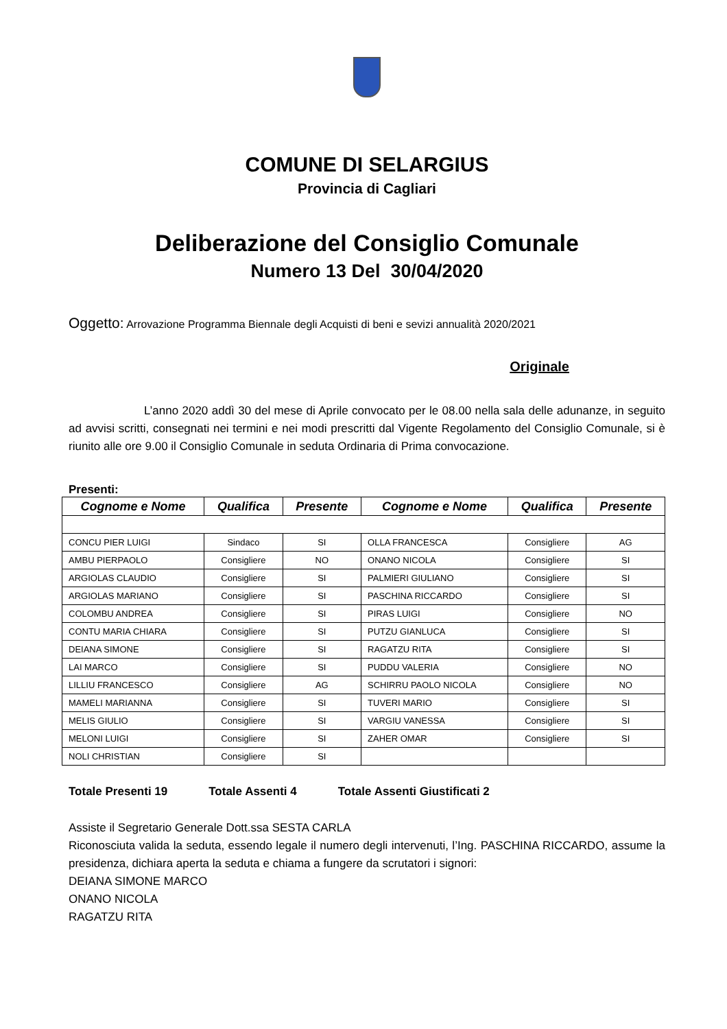COMUNE DI SELARGIUS
Provincia di Cagliari
Deliberazione del Consiglio Comunale
Numero 13 Del 30/04/2020
Oggetto: Arrovazione Programma Biennale degli Acquisti di beni e sevizi annualità 2020/2021
Originale
L’anno 2020 addì 30 del mese di Aprile convocato per le 08.00 nella sala delle adunanze, in seguito ad avvisi scritti, consegnati nei termini e nei modi prescritti dal Vigente Regolamento del Consiglio Comunale, si è riunito alle ore 9.00 il Consiglio Comunale in seduta Ordinaria di Prima convocazione.
Presenti:
| Cognome e Nome | Qualifica | Presente | Cognome e Nome | Qualifica | Presente |
| --- | --- | --- | --- | --- | --- |
| CONCU PIER LUIGI | Sindaco | SI | OLLA FRANCESCA | Consigliere | AG |
| AMBU PIERPAOLO | Consigliere | NO | ONANO NICOLA | Consigliere | SI |
| ARGIOLAS CLAUDIO | Consigliere | SI | PALMIERI GIULIANO | Consigliere | SI |
| ARGIOLAS MARIANO | Consigliere | SI | PASCHINA RICCARDO | Consigliere | SI |
| COLOMBU ANDREA | Consigliere | SI | PIRAS LUIGI | Consigliere | NO |
| CONTU MARIA CHIARA | Consigliere | SI | PUTZU GIANLUCA | Consigliere | SI |
| DEIANA SIMONE | Consigliere | SI | RAGATZU RITA | Consigliere | SI |
| LAI MARCO | Consigliere | SI | PUDDU VALERIA | Consigliere | NO |
| LILLIU FRANCESCO | Consigliere | AG | SCHIRRU PAOLO NICOLA | Consigliere | NO |
| MAMELI MARIANNA | Consigliere | SI | TUVERI MARIO | Consigliere | SI |
| MELIS GIULIO | Consigliere | SI | VARGIU VANESSA | Consigliere | SI |
| MELONI LUIGI | Consigliere | SI | ZAHER OMAR | Consigliere | SI |
| NOLI CHRISTIAN | Consigliere | SI | | | |
Totale Presenti 19 Totale Assenti 4 Totale Assenti Giustificati 2
Assiste il Segretario Generale Dott.ssa SESTA CARLA
Riconosciuta valida la seduta, essendo legale il numero degli intervenuti, l’Ing. PASCHINA RICCARDO, assume la presidenza, dichiara aperta la seduta e chiama a fungere da scrutatori i signori:
DEIANA SIMONE MARCO
ONANO NICOLA
RAGATZU RITA